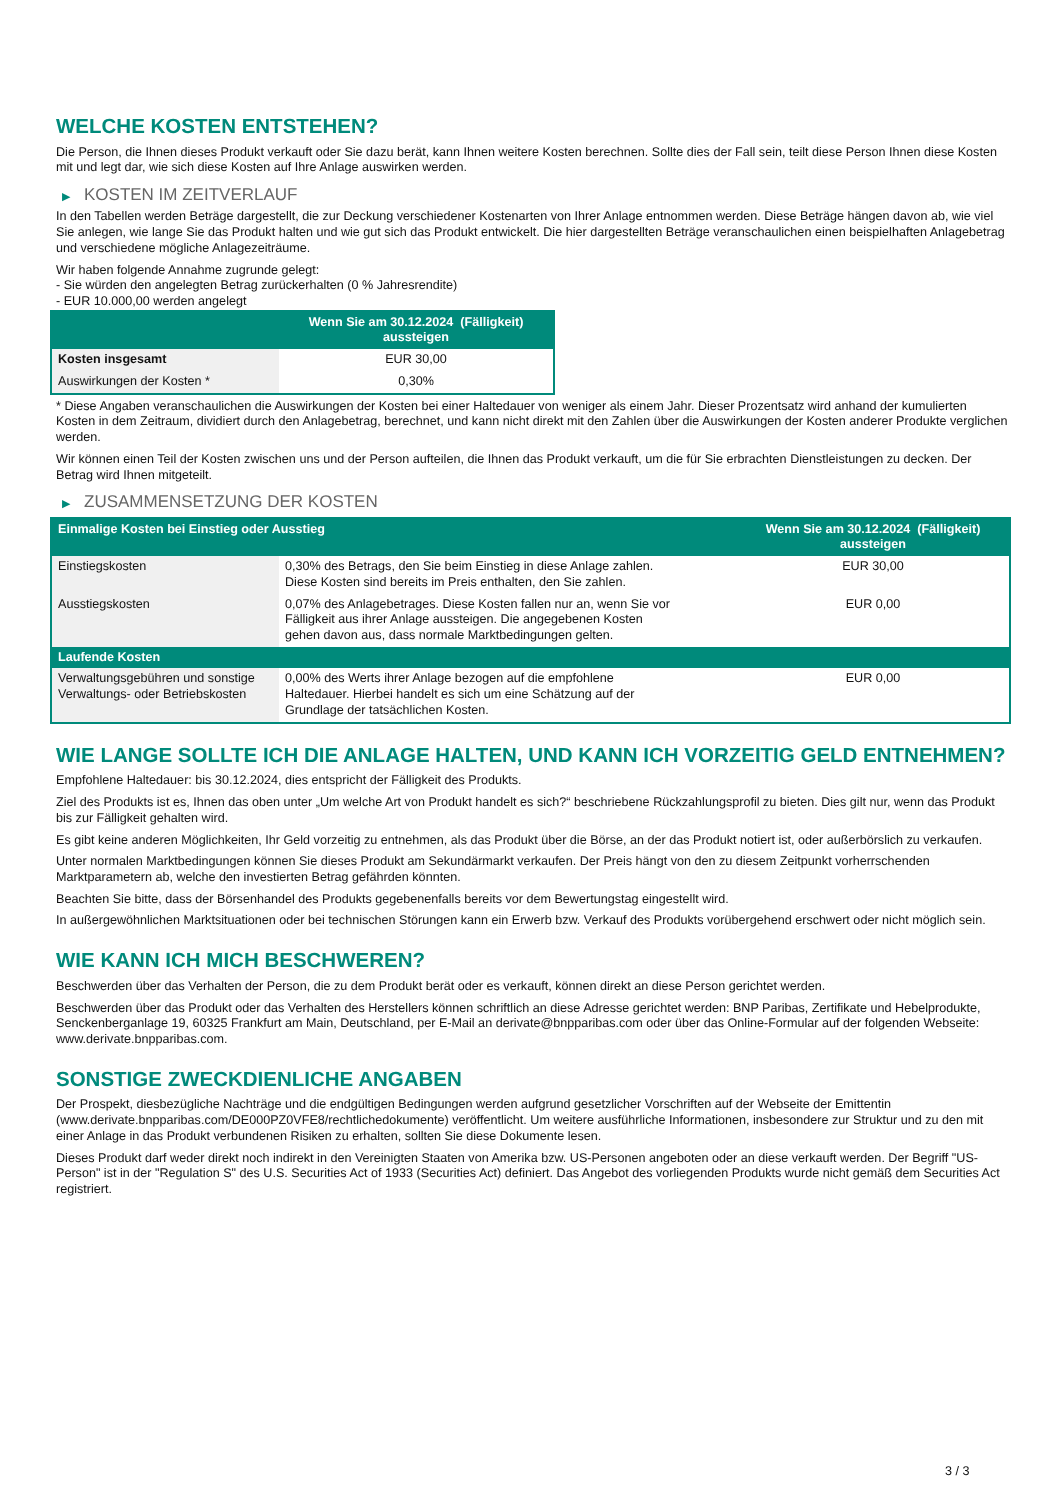WELCHE KOSTEN ENTSTEHEN?
Die Person, die Ihnen dieses Produkt verkauft oder Sie dazu berät, kann Ihnen weitere Kosten berechnen. Sollte dies der Fall sein, teilt diese Person Ihnen diese Kosten mit und legt dar, wie sich diese Kosten auf Ihre Anlage auswirken werden.
▶ KOSTEN IM ZEITVERLAUF
In den Tabellen werden Beträge dargestellt, die zur Deckung verschiedener Kostenarten von Ihrer Anlage entnommen werden. Diese Beträge hängen davon ab, wie viel Sie anlegen, wie lange Sie das Produkt halten und wie gut sich das Produkt entwickelt. Die hier dargestellten Beträge veranschaulichen einen beispielhaften Anlagebetrag und verschiedene mögliche Anlagezeiträume.
Wir haben folgende Annahme zugrunde gelegt:
- Sie würden den angelegten Betrag zurückerhalten (0 % Jahresrendite)
- EUR 10.000,00 werden angelegt
| | Wenn Sie am 30.12.2024 (Fälligkeit) aussteigen |
| --- | --- |
| Kosten insgesamt | EUR 30,00 |
| Auswirkungen der Kosten * | 0,30% |
* Diese Angaben veranschaulichen die Auswirkungen der Kosten bei einer Haltedauer von weniger als einem Jahr. Dieser Prozentsatz wird anhand der kumulierten Kosten in dem Zeitraum, dividiert durch den Anlagebetrag, berechnet, und kann nicht direkt mit den Zahlen über die Auswirkungen der Kosten anderer Produkte verglichen werden.
Wir können einen Teil der Kosten zwischen uns und der Person aufteilen, die Ihnen das Produkt verkauft, um die für Sie erbrachten Dienstleistungen zu decken. Der Betrag wird Ihnen mitgeteilt.
▶ ZUSAMMENSETZUNG DER KOSTEN
| Einmalige Kosten bei Einstieg oder Ausstieg | | Wenn Sie am 30.12.2024 (Fälligkeit) aussteigen |
| --- | --- | --- |
| Einstiegskosten | 0,30% des Betrags, den Sie beim Einstieg in diese Anlage zahlen. Diese Kosten sind bereits im Preis enthalten, den Sie zahlen. | EUR 30,00 |
| Ausstiegskosten | 0,07% des Anlagebetrages. Diese Kosten fallen nur an, wenn Sie vor Fälligkeit aus ihrer Anlage aussteigen. Die angegebenen Kosten gehen davon aus, dass normale Marktbedingungen gelten. | EUR 0,00 |
| Laufende Kosten | | |
| Verwaltungsgebühren und sonstige Verwaltungs- oder Betriebskosten | 0,00% des Werts ihrer Anlage bezogen auf die empfohlene Haltedauer. Hierbei handelt es sich um eine Schätzung auf der Grundlage der tatsächlichen Kosten. | EUR 0,00 |
WIE LANGE SOLLTE ICH DIE ANLAGE HALTEN, UND KANN ICH VORZEITIG GELD ENTNEHMEN?
Empfohlene Haltedauer: bis 30.12.2024, dies entspricht der Fälligkeit des Produkts.
Ziel des Produkts ist es, Ihnen das oben unter „Um welche Art von Produkt handelt es sich?“ beschriebene Rückzahlungsprofil zu bieten. Dies gilt nur, wenn das Produkt bis zur Fälligkeit gehalten wird.
Es gibt keine anderen Möglichkeiten, Ihr Geld vorzeitig zu entnehmen, als das Produkt über die Börse, an der das Produkt notiert ist, oder außerbörslich zu verkaufen.
Unter normalen Marktbedingungen können Sie dieses Produkt am Sekundärmarkt verkaufen. Der Preis hängt von den zu diesem Zeitpunkt vorherrschenden Marktparametern ab, welche den investierten Betrag gefährden könnten.
Beachten Sie bitte, dass der Börsenhandel des Produkts gegebenenfalls bereits vor dem Bewertungstag eingestellt wird.
In außergewöhnlichen Marktsituationen oder bei technischen Störungen kann ein Erwerb bzw. Verkauf des Produkts vorübergehend erschwert oder nicht möglich sein.
WIE KANN ICH MICH BESCHWEREN?
Beschwerden über das Verhalten der Person, die zu dem Produkt berät oder es verkauft, können direkt an diese Person gerichtet werden.
Beschwerden über das Produkt oder das Verhalten des Herstellers können schriftlich an diese Adresse gerichtet werden: BNP Paribas, Zertifikate und Hebelprodukte, Senckenberganlage 19, 60325 Frankfurt am Main, Deutschland, per E-Mail an derivate@bnpparibas.com oder über das Online-Formular auf der folgenden Webseite: www.derivate.bnpparibas.com.
SONSTIGE ZWECKDIENLICHE ANGABEN
Der Prospekt, diesbezügliche Nachträge und die endgültigen Bedingungen werden aufgrund gesetzlicher Vorschriften auf der Webseite der Emittentin (www.derivate.bnpparibas.com/DE000PZ0VFE8/rechtlichedokumente) veröffentlicht. Um weitere ausführliche Informationen, insbesondere zur Struktur und zu den mit einer Anlage in das Produkt verbundenen Risiken zu erhalten, sollten Sie diese Dokumente lesen.
Dieses Produkt darf weder direkt noch indirekt in den Vereinigten Staaten von Amerika bzw. US-Personen angeboten oder an diese verkauft werden. Der Begriff "US-Person" ist in der "Regulation S" des U.S. Securities Act of 1933 (Securities Act) definiert. Das Angebot des vorliegenden Produkts wurde nicht gemäß dem Securities Act registriert.
3 / 3